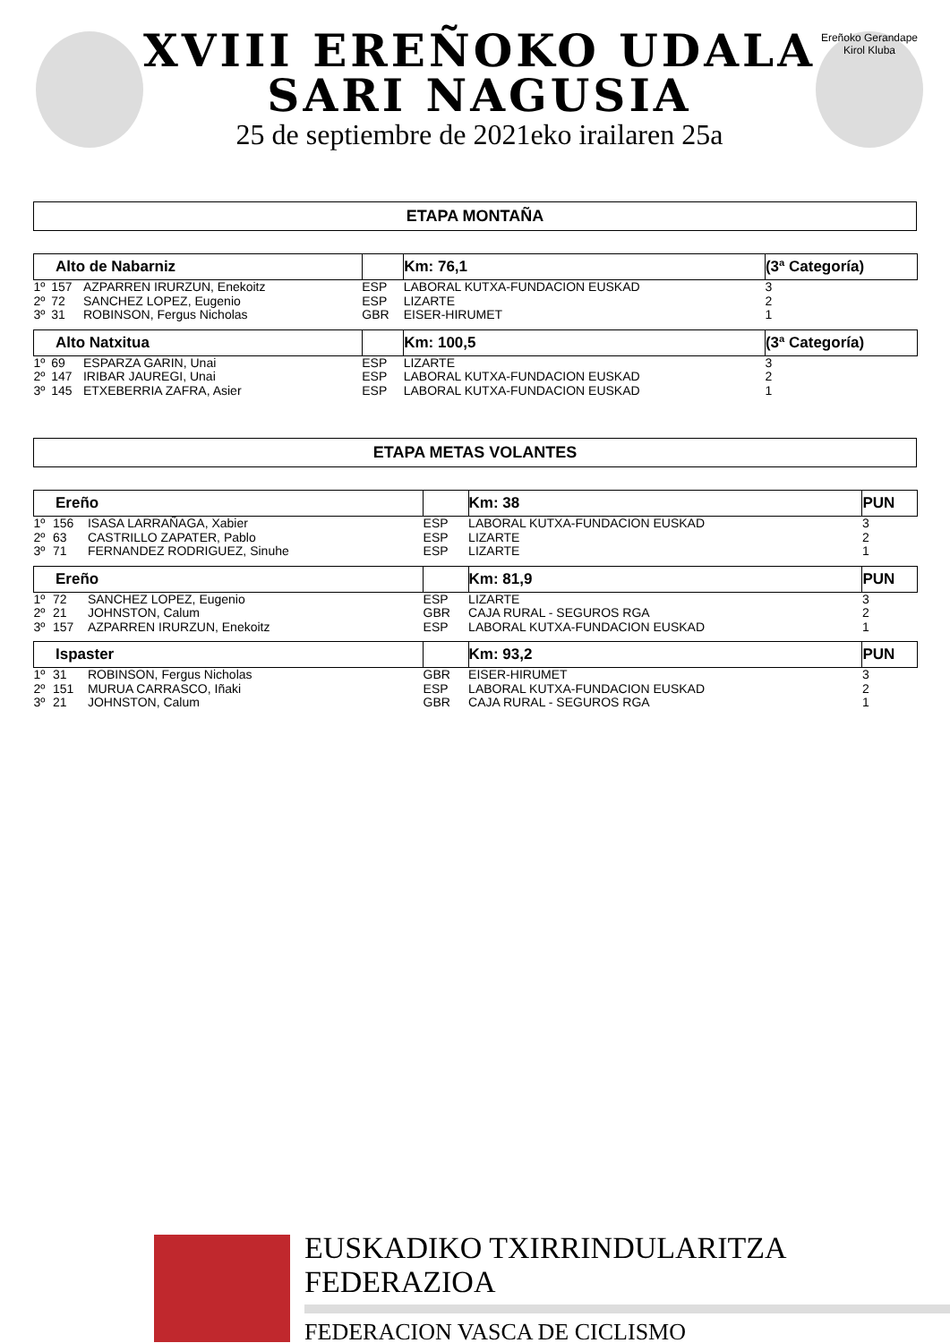XVIII EREÑOKO UDALA
SARI NAGUSIA
25 de septiembre de 2021eko irailaren 25a
Ereñoko Gerandape Kirol Kluba
ETAPA MONTAÑA
| Alto de Nabarniz | | | | Km: 76,1 | (3ª Categoría) |
| --- | --- | --- | --- | --- | --- |
| 1º | 157 | AZPARREN IRURZUN, Enekoitz | ESP | LABORAL KUTXA-FUNDACION EUSKAD | 3 |
| 2º | 72 | SANCHEZ LOPEZ, Eugenio | ESP | LIZARTE | 2 |
| 3º | 31 | ROBINSON, Fergus Nicholas | GBR | EISER-HIRUMET | 1 |
| Alto Natxitua | | | | Km: 100,5 | (3ª Categoría) |
| 1º | 69 | ESPARZA GARIN, Unai | ESP | LIZARTE | 3 |
| 2º | 147 | IRIBAR JAUREGI, Unai | ESP | LABORAL KUTXA-FUNDACION EUSKAD | 2 |
| 3º | 145 | ETXEBERRIA ZAFRA, Asier | ESP | LABORAL KUTXA-FUNDACION EUSKAD | 1 |
ETAPA METAS VOLANTES
| Ereño | | | | Km: 38 | PUN |
| --- | --- | --- | --- | --- | --- |
| 1º | 156 | ISASA LARRAÑAGA, Xabier | ESP | LABORAL KUTXA-FUNDACION EUSKAD | 3 |
| 2º | 63 | CASTRILLO ZAPATER, Pablo | ESP | LIZARTE | 2 |
| 3º | 71 | FERNANDEZ RODRIGUEZ, Sinuhe | ESP | LIZARTE | 1 |
| Ereño | | | | Km: 81,9 | PUN |
| 1º | 72 | SANCHEZ LOPEZ, Eugenio | ESP | LIZARTE | 3 |
| 2º | 21 | JOHNSTON, Calum | GBR | CAJA RURAL - SEGUROS RGA | 2 |
| 3º | 157 | AZPARREN IRURZUN, Enekoitz | ESP | LABORAL KUTXA-FUNDACION EUSKAD | 1 |
| Ispaster | | | | Km: 93,2 | PUN |
| 1º | 31 | ROBINSON, Fergus Nicholas | GBR | EISER-HIRUMET | 3 |
| 2º | 151 | MURUA CARRASCO, Iñaki | ESP | LABORAL KUTXA-FUNDACION EUSKAD | 2 |
| 3º | 21 | JOHNSTON, Calum | GBR | CAJA RURAL - SEGUROS RGA | 1 |
EUSKADIKO TXIRRINDULARITZA FEDERAZIOA
FEDERACION VASCA DE CICLISMO